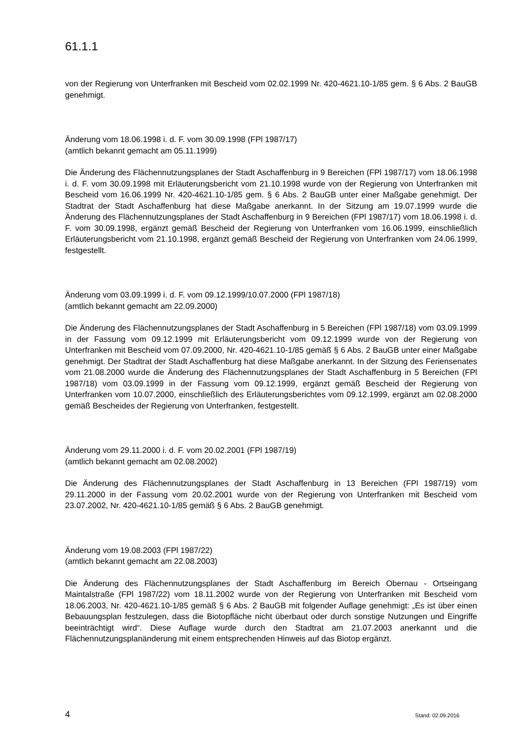61.1.1
von der Regierung von Unterfranken mit Bescheid vom 02.02.1999 Nr. 420-4621.10-1/85 gem. § 6 Abs. 2 BauGB genehmigt.
Änderung vom 18.06.1998 i. d. F. vom 30.09.1998 (FPl 1987/17)
(amtlich bekannt gemacht am 05.11.1999)
Die Änderung des Flächennutzungsplanes der Stadt Aschaffenburg in 9 Bereichen (FPl 1987/17) vom 18.06.1998 i. d. F. vom 30.09.1998 mit Erläuterungsbericht vom 21.10.1998 wurde von der Regierung von Unterfranken mit Bescheid vom 16.06.1999 Nr. 420-4621.10-1/85 gem. § 6 Abs. 2 BauGB unter einer Maßgabe genehmigt. Der Stadtrat der Stadt Aschaffenburg hat diese Maßgabe anerkannt. In der Sitzung am 19.07.1999 wurde die Änderung des Flächennutzungsplanes der Stadt Aschaffenburg in 9 Bereichen (FPl 1987/17) vom 18.06.1998 i. d. F. vom 30.09.1998, ergänzt gemäß Bescheid der Regierung von Unterfranken vom 16.06.1999, einschließlich Erläuterungsbericht vom 21.10.1998, ergänzt gemäß Bescheid der Regierung von Unterfranken vom 24.06.1999, festgestellt.
Änderung vom 03.09.1999 i. d. F. vom 09.12.1999/10.07.2000 (FPl 1987/18)
(amtlich bekannt gemacht am 22.09.2000)
Die Änderung des Flächennutzungsplanes der Stadt Aschaffenburg in 5 Bereichen (FPl 1987/18) vom 03.09.1999 in der Fassung vom 09.12.1999 mit Erläuterungsbericht vom 09.12.1999 wurde von der Regierung von Unterfranken mit Bescheid vom 07.09.2000, Nr. 420-4621.10-1/85 gemäß § 6 Abs. 2 BauGB unter einer Maßgabe genehmigt. Der Stadtrat der Stadt Aschaffenburg hat diese Maßgabe anerkannt. In der Sitzung des Feriensenates vom 21.08.2000 wurde die Änderung des Flächennutzungsplanes der Stadt Aschaffenburg in 5 Bereichen (FPl 1987/18) vom 03.09.1999 in der Fassung vom 09.12.1999, ergänzt gemäß Bescheid der Regierung von Unterfranken vom 10.07.2000, einschließlich des Erläuterungsberichtes vom 09.12.1999, ergänzt am 02.08.2000 gemäß Bescheides der Regierung von Unterfranken, festgestellt.
Änderung vom 29.11.2000 i. d. F. vom 20.02.2001 (FPl 1987/19)
(amtlich bekannt gemacht am 02.08.2002)
Die Änderung des Flächennutzungsplanes der Stadt Aschaffenburg in 13 Bereichen (FPl 1987/19) vom 29.11.2000 in der Fassung vom 20.02.2001 wurde von der Regierung von Unterfranken mit Bescheid vom 23.07.2002, Nr. 420-4621.10-1/85 gemäß § 6 Abs. 2 BauGB genehmigt.
Änderung vom 19.08.2003 (FPl 1987/22)
(amtlich bekannt gemacht am 22.08.2003)
Die Änderung des Flächennutzungsplanes der Stadt Aschaffenburg im Bereich Obernau - Ortseingang Maintalstraße (FPl 1987/22) vom 18.11.2002 wurde von der Regierung von Unterfranken mit Bescheid vom 18.06.2003, Nr. 420-4621.10-1/85 gemäß § 6 Abs. 2 BauGB mit folgender Auflage genehmigt: „Es ist über einen Bebauungsplan festzulegen, dass die Biotopfläche nicht überbaut oder durch sonstige Nutzungen und Eingriffe beeinträchtigt wird“. Diese Auflage wurde durch den Stadtrat am 21.07.2003 anerkannt und die Flächennutzungsplanänderung mit einem entsprechenden Hinweis auf das Biotop ergänzt.
4 Stand: 02.09.2016